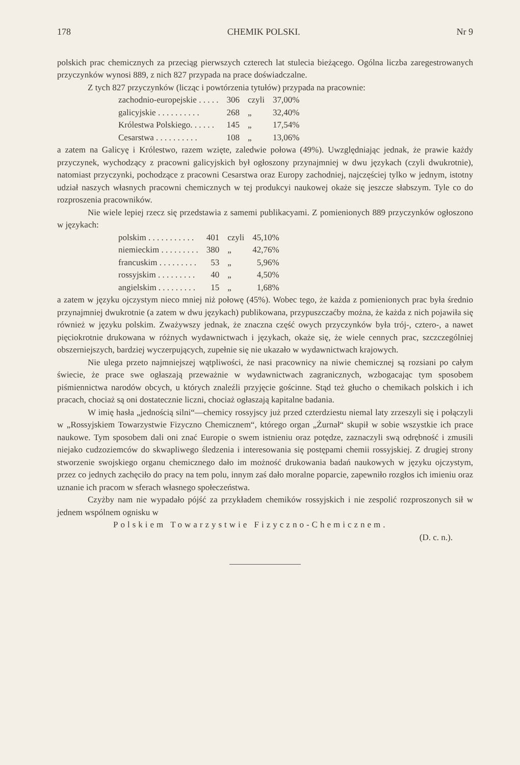178 CHEMIK POLSKI. Nr 9
polskich prac chemicznych za przeciąg pierwszych czterech lat stulecia bieżącego. Ogólna liczba zaregestrowanych przyczynków wynosi 889, z nich 827 przypada na prace doświadczalne.
Z tych 827 przyczynków (licząc i powtórzenia tytułów) przypada na pracownie:
| zachodnio-europejskie . . . . . | 306 | czyli | 37,00% |
| galicyjskie . . . . . . . . . . | 268 | „ | 32,40% |
| Królestwa Polskiego. . . . . . | 145 | „ | 17,54% |
| Cesarstwa . . . . . . . . . . | 108 | „ | 13,06% |
a zatem na Galicyę i Królestwo, razem wzięte, zaledwie połowa (49%). Uwzględniając jednak, że prawie każdy przyczynek, wychodzący z pracowni galicyjskich był ogłoszony przynajmniej w dwu językach (czyli dwukrotnie), natomiast przyczynki, pochodzące z pracowni Cesarstwa oraz Europy zachodniej, najczęściej tylko w jednym, istotny udział naszych własnych pracowni chemicznych w tej produkcyi naukowej okaże się jeszcze słabszym. Tyle co do rozproszenia pracowników.
Nie wiele lepiej rzecz się przedstawia z samemi publikacyami. Z pomienionych 889 przyczynków ogłoszono w językach:
| polskim . . . . . . . . . . . | 401 | czyli | 45,10% |
| niemieckim . . . . . . . . . | 380 | „ | 42,76% |
| francuskim . . . . . . . . . | 53 | „ | 5,96% |
| rossyjskim . . . . . . . . . | 40 | „ | 4,50% |
| angielskim . . . . . . . . . | 15 | „ | 1,68% |
a zatem w języku ojczystym nieco mniej niż połowę (45%). Wobec tego, że każda z pomienionych prac była średnio przynajmniej dwukrotnie (a zatem w dwu językach) publikowana, przypuszczaćby można, że każda z nich pojawiła się również w języku polskim. Zważywszy jednak, że znaczna część owych przyczynków była trój-, cztero-, a nawet pięciokrotnie drukowana w różnych wydawnictwach i językach, okaże się, że wiele cennych prac, szczczególniej obszerniejszych, bardziej wyczerpujących, zupełnie się nie ukazało w wydawnictwach krajowych.
Nie ulega przeto najmniejszej wątpliwości, że nasi pracownicy na niwie chemicznej są rozsiani po całym świecie, że prace swe ogłaszają przeważnie w wydawnictwach zagranicznych, wzbogacając tym sposobem piśmiennictwa narodów obcych, u których znaleźli przyjęcie gościnne. Stąd też głucho o chemikach polskich i ich pracach, chociaż są oni dostatecznie liczni, chociaż ogłaszają kapitalne badania.
W imię hasła „jednością silni“—chemicy rossyjscy już przed czterdziestu niemal laty zrzeszyli się i połączyli w „Rossyjskiem Towarzystwie Fizyczno Chemicznem“, którego organ „Żurnał“ skupił w sobie wszystkie ich prace naukowe. Tym sposobem dali oni znać Europie o swem istnieniu oraz potędze, zaznaczyli swą odrębność i zmusili niejako cudzoziemców do skwapliwego śledzenia i interesowania się postępami chemii rossyjskiej. Z drugiej strony stworzenie swojskiego organu chemicznego dało im możność drukowania badań naukowych w języku ojczystym, przez co jednych zachęciło do pracy na tem polu, innym zaś dało moralne poparcie, zapewniło rozgłos ich imieniu oraz uznanie ich pracom w sferach własnego społeczeństwa.
Czyżby nam nie wypadało pójść za przykładem chemików rossyjskich i nie zespolić rozproszonych sił w jednem wspólnem ognisku w
Polskiem Towarzystwie Fizyczno-Chemicznem.
(D. c. n.).